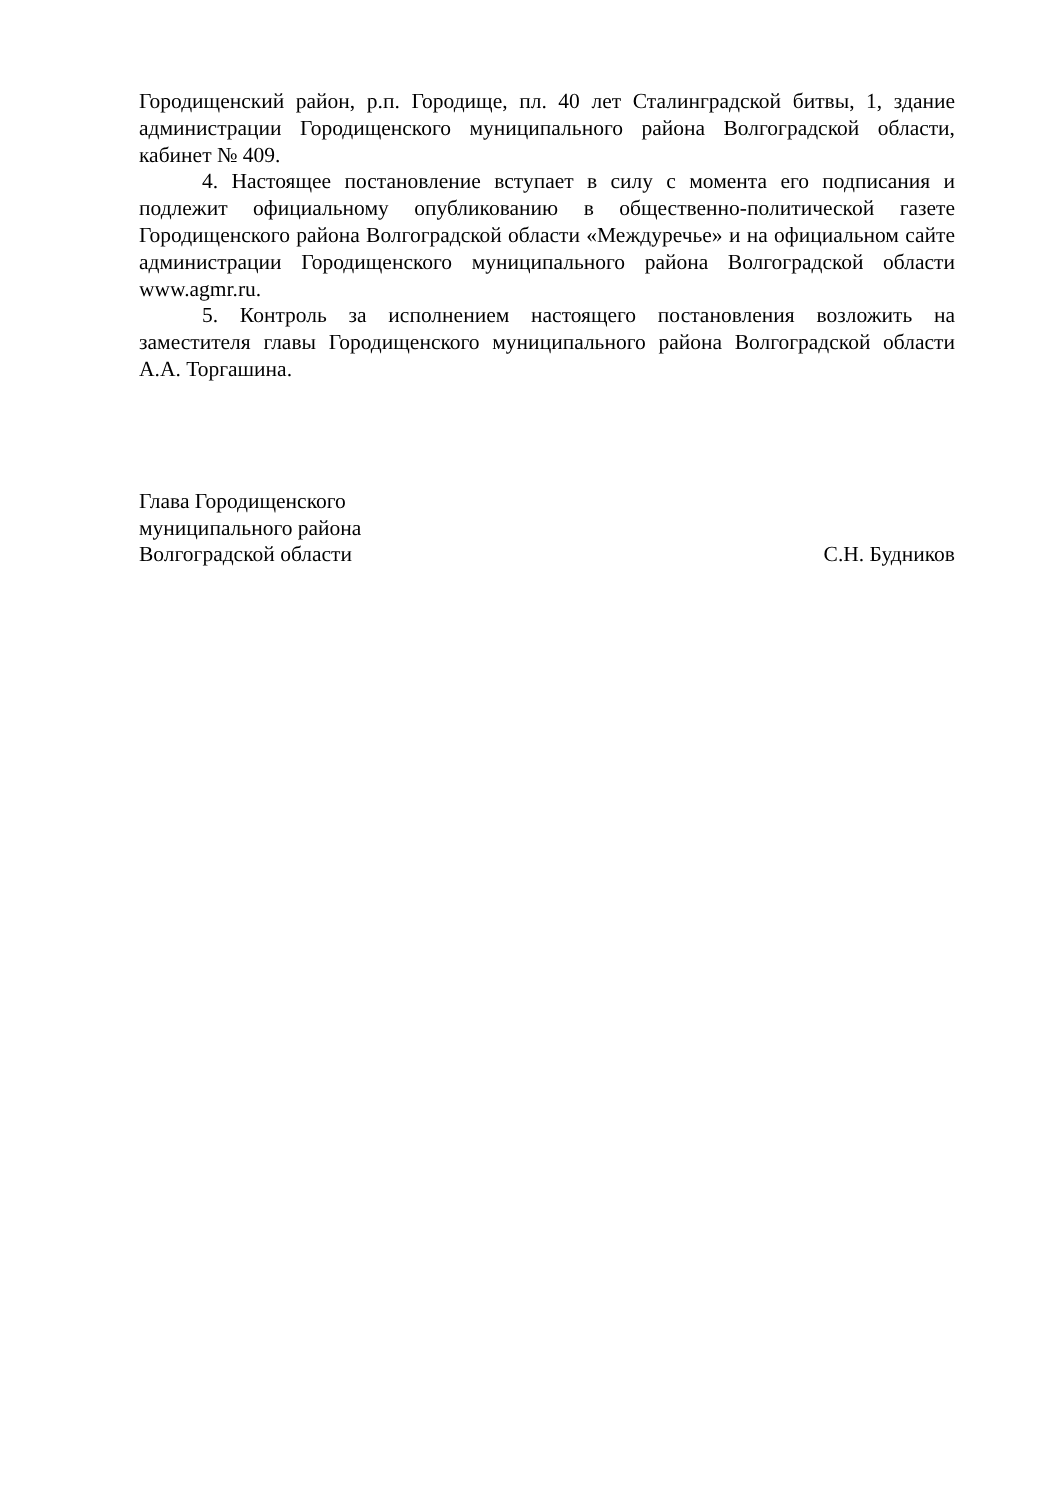Городищенский район, р.п. Городище, пл. 40 лет Сталинградской битвы, 1, здание администрации Городищенского муниципального района Волгоградской области, кабинет № 409.
4. Настоящее постановление вступает в силу с момента его подписания и подлежит официальному опубликованию в общественно-политической газете Городищенского района Волгоградской области «Междуречье» и на официальном сайте администрации Городищенского муниципального района Волгоградской области www.agmr.ru.
5. Контроль за исполнением настоящего постановления возложить на заместителя главы Городищенского муниципального района Волгоградской области А.А. Торгашина.
Глава Городищенского
муниципального района
Волгоградской области
С.Н. Будников